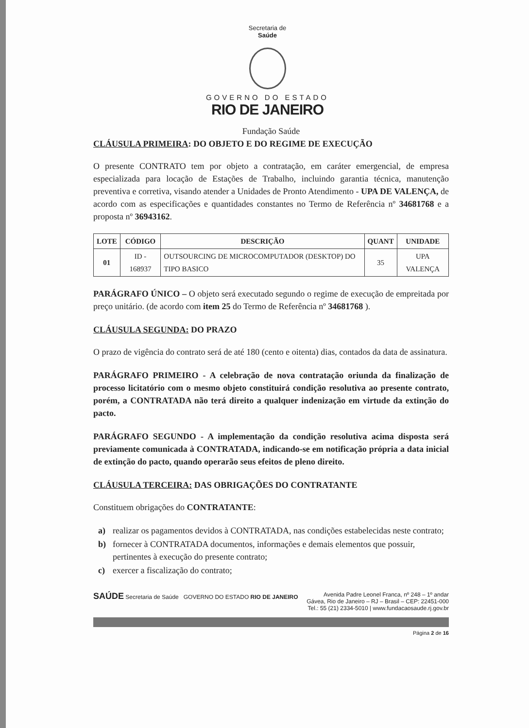Secretaria de
Saúde
GOVERNO DO ESTADO
RIO DE JANEIRO
Fundação Saúde
CLÁUSULA PRIMEIRA: DO OBJETO E DO REGIME DE EXECUÇÃO
O presente CONTRATO tem por objeto a contratação, em caráter emergencial, de empresa especializada para locação de Estações de Trabalho, incluindo garantia técnica, manutenção preventiva e corretiva, visando atender a Unidades de Pronto Atendimento - UPA DE VALENÇA, de acordo com as especificações e quantidades constantes no Termo de Referência nº 34681768 e a proposta nº 36943162.
| LOTE | CÓDIGO | DESCRIÇÃO | QUANT | UNIDADE |
| --- | --- | --- | --- | --- |
| 01 | ID - 168937 | OUTSOURCING DE MICROCOMPUTADOR (DESKTOP) DO TIPO BASICO | 35 | UPA VALENÇA |
PARÁGRAFO ÚNICO – O objeto será executado segundo o regime de execução de empreitada por preço unitário. (de acordo com item 25 do Termo de Referência nº 34681768 ).
CLÁUSULA SEGUNDA: DO PRAZO
O prazo de vigência do contrato será de até 180 (cento e oitenta) dias, contados da data de assinatura.
PARÁGRAFO PRIMEIRO - A celebração de nova contratação oriunda da finalização de processo licitatório com o mesmo objeto constituirá condição resolutiva ao presente contrato, porém, a CONTRATADA não terá direito a qualquer indenização em virtude da extinção do pacto.
PARÁGRAFO SEGUNDO - A implementação da condição resolutiva acima disposta será previamente comunicada à CONTRATADA, indicando-se em notificação própria a data inicial de extinção do pacto, quando operarão seus efeitos de pleno direito.
CLÁUSULA TERCEIRA: DAS OBRIGAÇÕES DO CONTRATANTE
Constituem obrigações do CONTRATANTE:
a) realizar os pagamentos devidos à CONTRATADA, nas condições estabelecidas neste contrato;
b) fornecer à CONTRATADA documentos, informações e demais elementos que possuir, pertinentes à execução do presente contrato;
c) exercer a fiscalização do contrato;
SAÚDE Secretaria de Saúde GOVERNO DO ESTADO RIO DE JANEIRO
Avenida Padre Leonel Franca, nº 248 – 1º andar
Gávea, Rio de Janeiro – RJ – Brasil – CEP: 22451-000
Tel.: 55 (21) 2334-5010 | www.fundacaosaude.rj.gov.br
Página 2 de 16